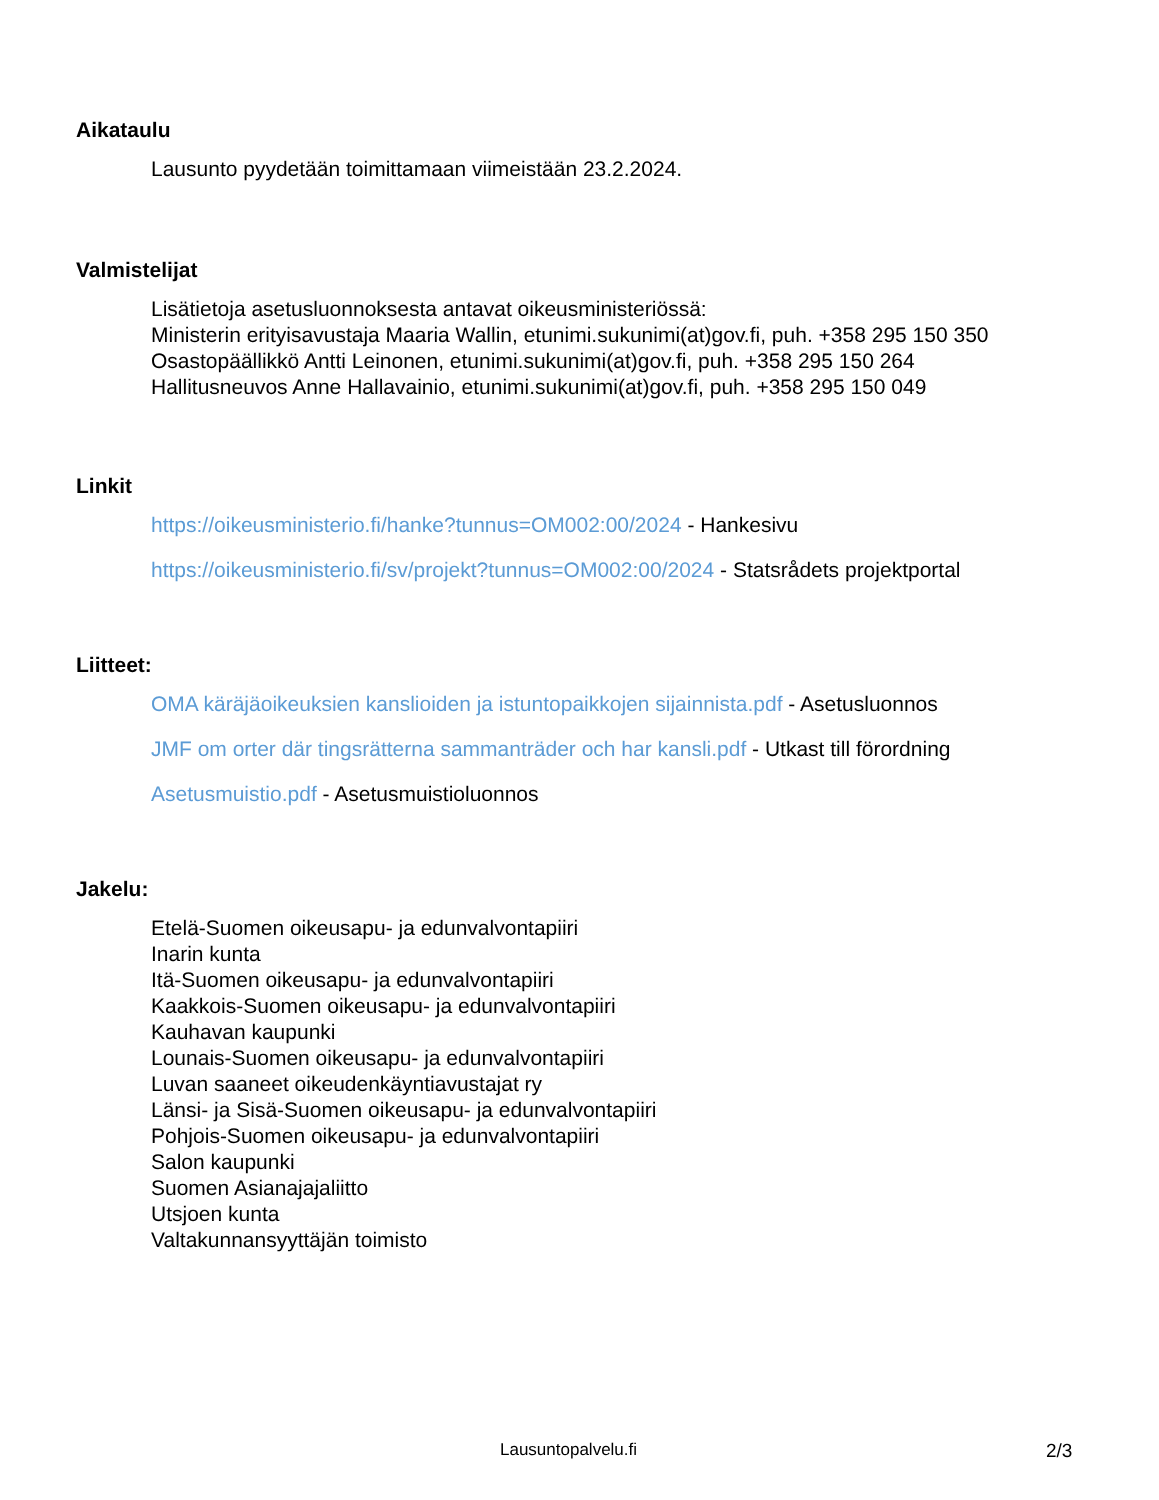Aikataulu
Lausunto pyydetään toimittamaan viimeistään 23.2.2024.
Valmistelijat
Lisätietoja asetusluonnoksesta antavat oikeusministeriössä:
Ministerin erityisavustaja Maaria Wallin, etunimi.sukunimi(at)gov.fi, puh. +358 295 150 350
Osastopäällikkö Antti Leinonen, etunimi.sukunimi(at)gov.fi, puh. +358 295 150 264
Hallitusneuvos Anne Hallavainio, etunimi.sukunimi(at)gov.fi, puh. +358 295 150 049
Linkit
https://oikeusministerio.fi/hanke?tunnus=OM002:00/2024 - Hankesivu
https://oikeusministerio.fi/sv/projekt?tunnus=OM002:00/2024 - Statsrådets projektportal
Liitteet:
OMA käräjäoikeuksien kanslioiden ja istuntopaikkojen sijainnista.pdf - Asetusluonnos
JMF om orter där tingsrätterna sammanträder och har kansli.pdf - Utkast till förordning
Asetusmuistio.pdf - Asetusmuistioluonnos
Jakelu:
Etelä-Suomen oikeusapu- ja edunvalvontapiiri
Inarin kunta
Itä-Suomen oikeusapu- ja edunvalvontapiiri
Kaakkois-Suomen oikeusapu- ja edunvalvontapiiri
Kauhavan kaupunki
Lounais-Suomen oikeusapu- ja edunvalvontapiiri
Luvan saaneet oikeudenkäyntiavustajat ry
Länsi- ja Sisä-Suomen oikeusapu- ja edunvalvontapiiri
Pohjois-Suomen oikeusapu- ja edunvalvontapiiri
Salon kaupunki
Suomen Asianajajaliitto
Utsjoen kunta
Valtakunnansyyttäjän toimisto
Lausuntopalvelu.fi 2/3